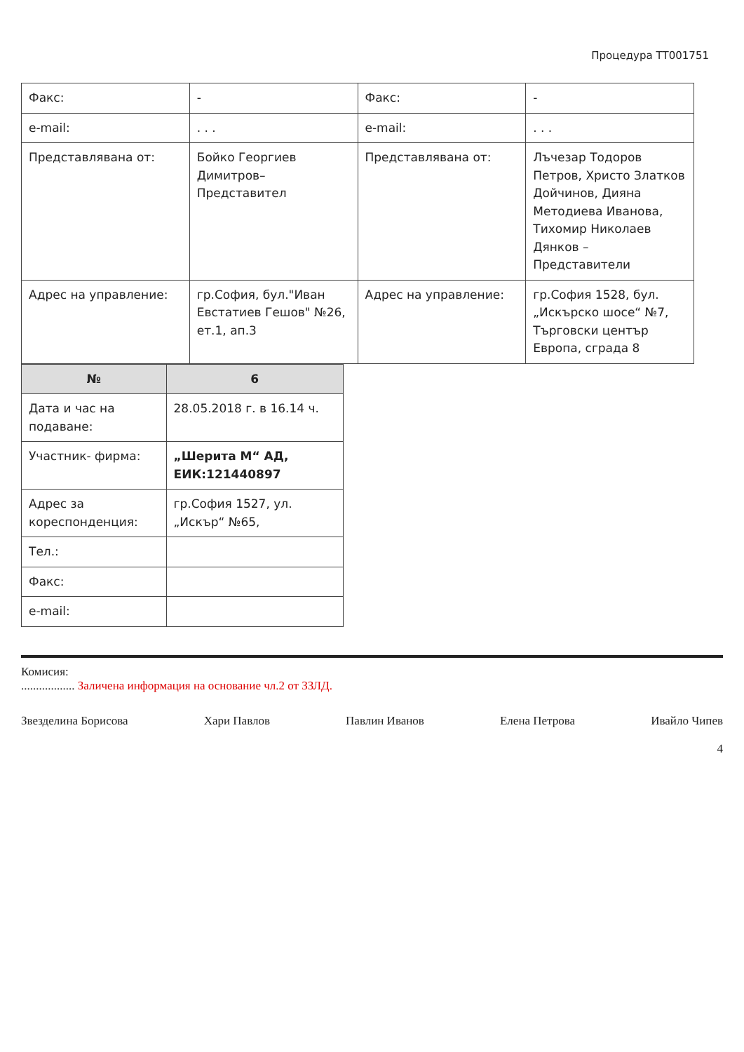Процедура ТТ001751
| Факс: | - | Факс: | - |
| e-mail: | . . . | e-mail: | . . . |
| Представлявана от: | Бойко Георгиев Димитров– Представител | Представлявана от: | Лъчезар Тодоров Петров, Христо Златков Дойчинов, Дияна Методиева Иванова, Тихомир Николаев Дянков – Представители |
| Адрес на управление: | гр.София, бул."Иван Евстатиев Гешов" №26, ет.1, ап.3 | Адрес на управление: | гр.София 1528, бул. „Искърско шосе“ №7, Търговски център Европа, сграда 8 |
| № | 6 |
| Дата и час на подаване: | 28.05.2018 г. в 16.14 ч. |
| Участник- фирма: | „Шерита М“ АД, ЕИК:121440897 |
| Адрес за кореспонденция: | гр.София 1527, ул. „Искър“ №65, |
| Тел.: | |
| Факс: | |
| e-mail: | |
Комисия:
.................. Заличена информация на основание чл.2 от ЗЗЛД.
Звезделина Борисова Хари Павлов Павлин Иванов Елена Петрова Ивайло Чипев
4